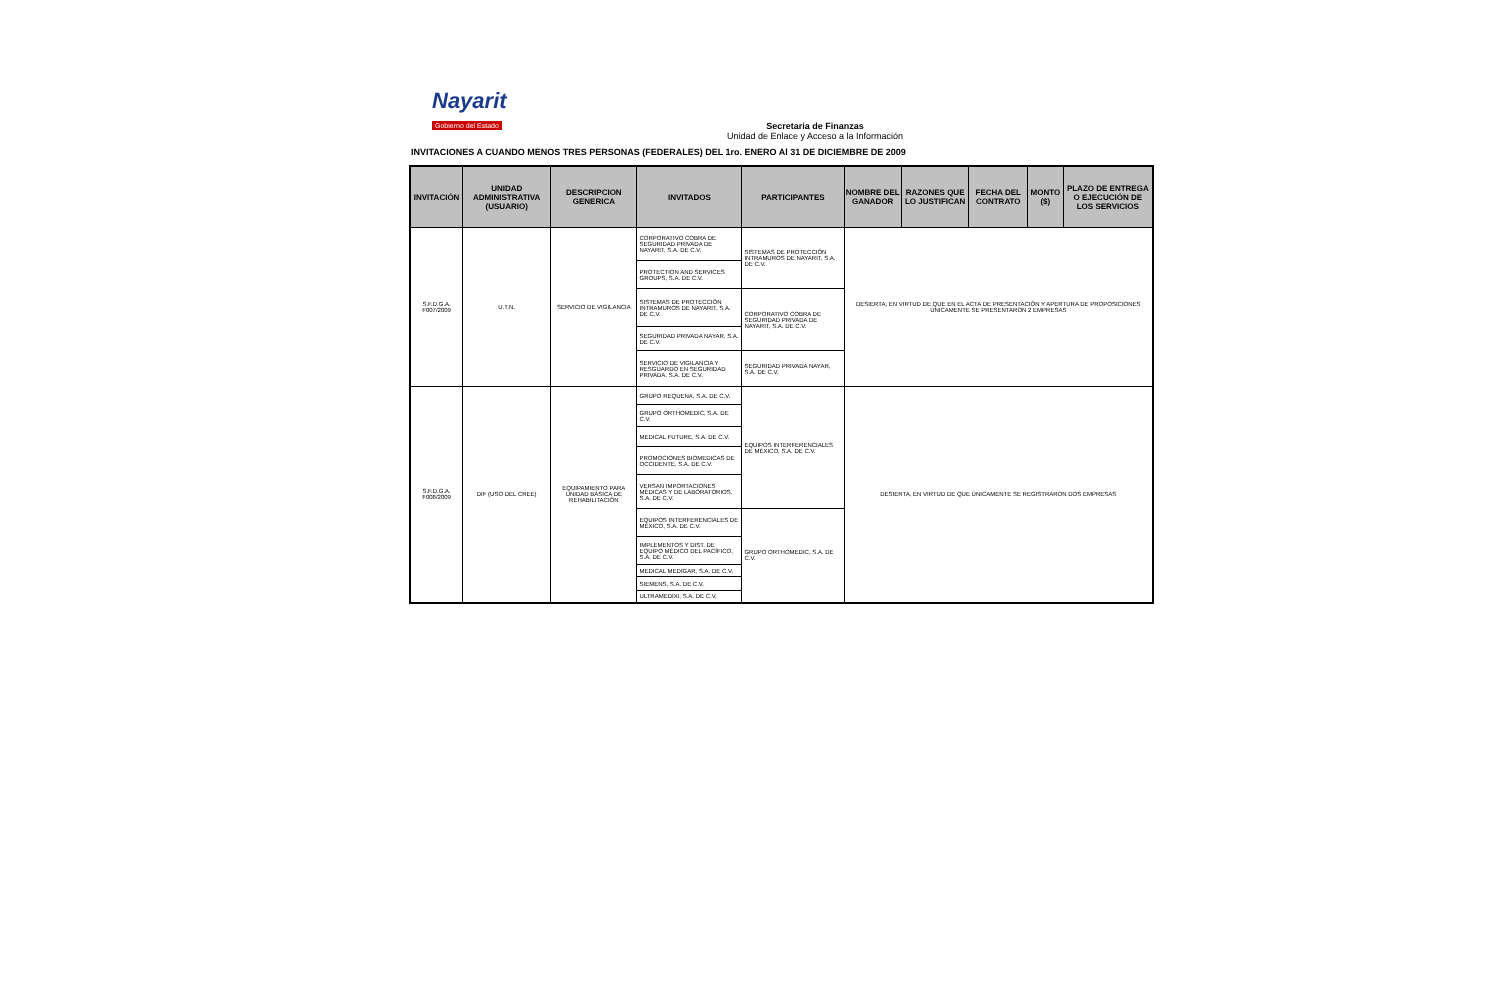Nayarit
Gobierno del Estado
Secretaria de Finanzas
Unidad de Enlace y Acceso a la Información
INVITACIONES A CUANDO MENOS TRES PERSONAS (FEDERALES) DEL 1ro. ENERO Al 31 DE DICIEMBRE DE 2009
| INVITACIÓN | UNIDAD ADMINISTRATIVA (USUARIO) | DESCRIPCION GENERICA | INVITADOS | PARTICIPANTES | NOMBRE DEL GANADOR | RAZONES QUE LO JUSTIFICAN | FECHA DEL CONTRATO | MONTO ($) | PLAZO DE ENTREGA O EJECUCIÓN DE LOS SERVICIOS |
| --- | --- | --- | --- | --- | --- | --- | --- | --- | --- |
| S.F.D.G.A. F007/2009 | U.T.N. | SERVICIO DE VIGILANCIA | CORPORATIVO COBRA DE SEGURIDAD PRIVADA DE NAYARIT, S.A. DE C.V. | SISTEMAS DE PROTECCIÓN INTRAMUROS DE NAYARIT, S.A. DE C.V. | DESIERTA, EN VIRTUD DE QUE EN EL ACTA DE PRESENTACIÓN Y APERTURA DE PROPOSICIONES ÚNICAMENTE SE PRESENTARON 2 EMPRESAS | | | | |
| | | | PROTECTION AND SERVICES GROUPS, S.A. DE C.V. | | | | | | |
| | | | SISTEMAS DE PROTECCIÓN INTRAMUROS DE NAYARIT, S.A. DE C.V. | CORPORATIVO COBRA DE SEGURIDAD PRIVADA DE NAYARIT, S.A. DE C.V. | | | | | |
| | | | SEGURIDAD PRIVADA NAYAR, S.A. DE C.V. | | | | | | |
| | | | SERVICIO DE VIGILANCIA Y RESGUARDO EN SEGURIDAD PRIVADA, S.A. DE C.V. | SEGURIDAD PRIVADA NAYAR, S.A. DE C.V. | | | | | |
| S.F.D.G.A. F008/2009 | DIF (USO DEL CREE) | EQUIPAMIENTO PARA UNIDAD BÁSICA DE REHABILITACIÓN | GRUPO REQUENA, S.A. DE C.V. | EQUIPOS INTERFERENCIALES DE MÉXICO, S.A. DE C.V. | DESIERTA, EN VIRTUD DE QUE ÚNICAMENTE SE REGISTRARON DOS EMPRESAS | | | | |
| | | | GRUPO ORTHOMEDIC, S.A. DE C.V. | | | | | | |
| | | | MEDICAL FUTURE, S.A. DE C.V. | | | | | | |
| | | | PROMOCIONES BIOMEDICAS DE OCCIDENTE, S.A. DE C.V. | | | | | | |
| | | | VERSAN IMPORTACIONES MÉDICAS Y DE LABORATORIOS, S.A. DE C.V. | | | | | | |
| | | | EQUIPOS INTERFERENCIALES DE MÉXICO, S.A. DE C.V. | GRUPO ORTHOMEDIC, S.A. DE C.V. | | | | | |
| | | | IMPLEMENTOS Y DIST. DE EQUIPO MÉDICO DEL PACÍFICO, S.A. DE C.V. | | | | | | |
| | | | MEDICAL MEDIGAR, S.A. DE C.V. | | | | | | |
| | | | SIEMENS, S.A. DE C.V. | | | | | | |
| | | | ULTRAMEDIXI, S.A. DE C.V. | | | | | | |